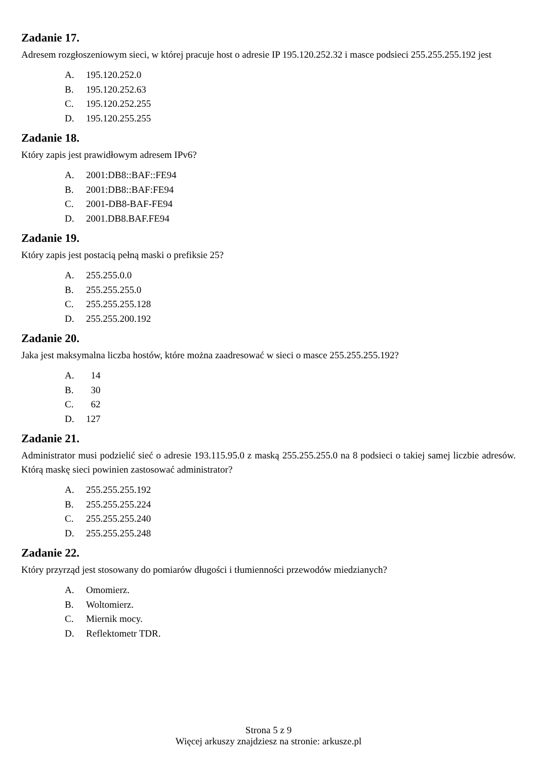Zadanie 17.
Adresem rozgłoszeniowym sieci, w której pracuje host o adresie IP 195.120.252.32 i masce podsieci 255.255.255.192 jest
A. 195.120.252.0
B. 195.120.252.63
C. 195.120.252.255
D. 195.120.255.255
Zadanie 18.
Który zapis jest prawidłowym adresem IPv6?
A. 2001:DB8::BAF::FE94
B. 2001:DB8::BAF:FE94
C. 2001-DB8-BAF-FE94
D. 2001.DB8.BAF.FE94
Zadanie 19.
Który zapis jest postacią pełną maski o prefiksie 25?
A. 255.255.0.0
B. 255.255.255.0
C. 255.255.255.128
D. 255.255.200.192
Zadanie 20.
Jaka jest maksymalna liczba hostów, które można zaadresować w sieci o masce 255.255.255.192?
A. 14
B. 30
C. 62
D. 127
Zadanie 21.
Administrator musi podzielić sieć o adresie 193.115.95.0 z maską 255.255.255.0 na 8 podsieci o takiej samej liczbie adresów. Którą maskę sieci powinien zastosować administrator?
A. 255.255.255.192
B. 255.255.255.224
C. 255.255.255.240
D. 255.255.255.248
Zadanie 22.
Który przyrząd jest stosowany do pomiarów długości i tłumienności przewodów miedzianych?
A. Omomierz.
B. Woltomierz.
C. Miernik mocy.
D. Reflektometr TDR.
Strona 5 z 9
Więcej arkuszy znajdziesz na stronie: arkusze.pl